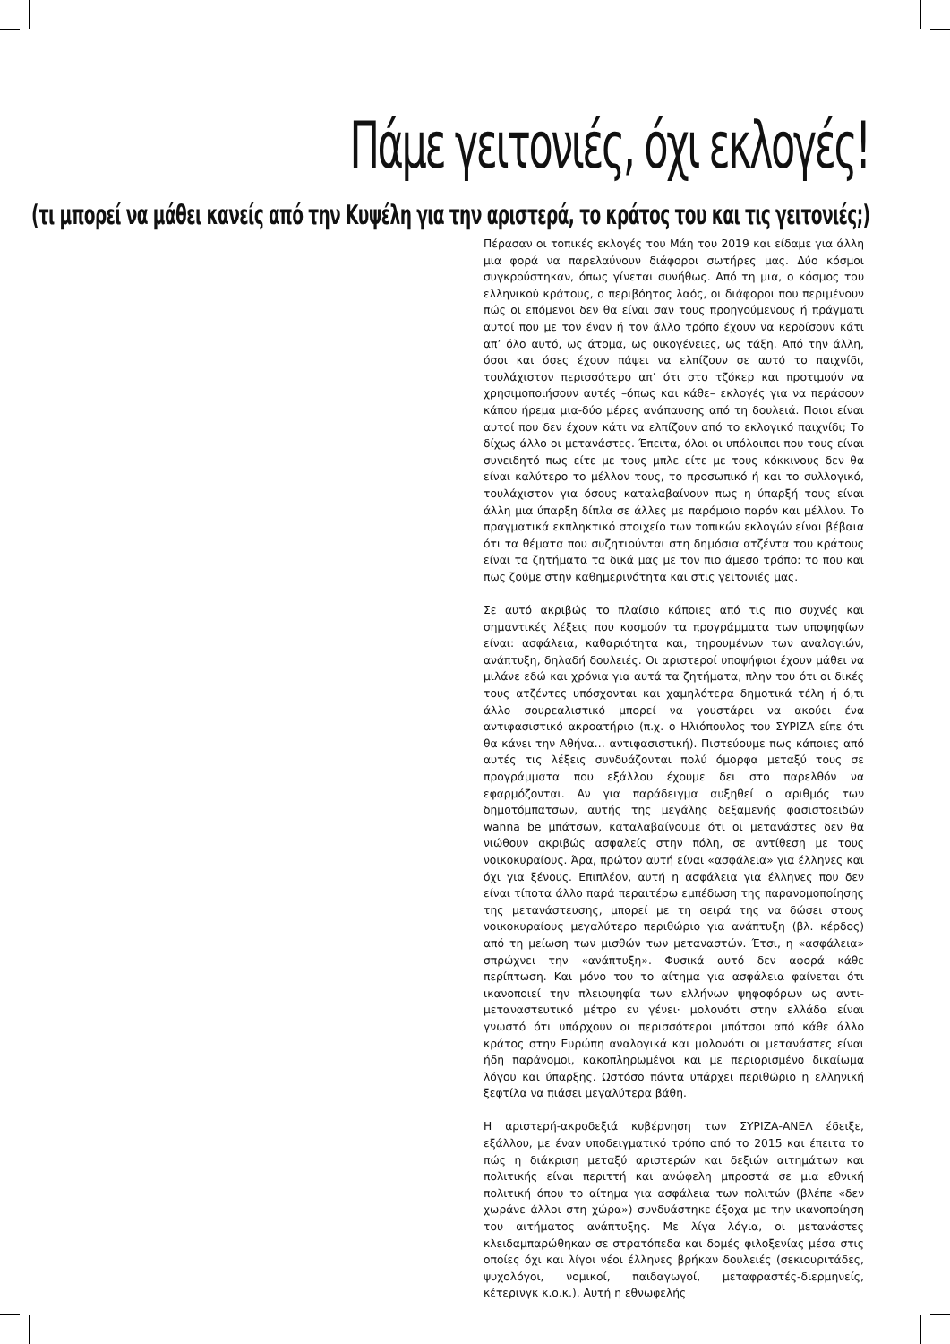Πάμε γειτονιές, όχι εκλογές!
(τι μπορεί να μάθει κανείς από την Κυψέλη για την αριστερά, το κράτος του και τις γειτονιές;)
Πέρασαν οι τοπικές εκλογές του Μάη του 2019 και είδαμε για άλλη μια φορά να παρελαύνουν διάφοροι σωτήρες μας. Δύο κόσμοι συγκρούστηκαν, όπως γίνεται συνήθως. Από τη μια, ο κόσμος του ελληνικού κράτους, ο περιβόητος λαός, οι διάφοροι που περιμένουν πώς οι επόμενοι δεν θα είναι σαν τους προηγούμενους ή πράγματι αυτοί που με τον έναν ή τον άλλο τρόπο έχουν να κερδίσουν κάτι απ’ όλο αυτό, ως άτομα, ως οικογένειες, ως τάξη. Από την άλλη, όσοι και όσες έχουν πάψει να ελπίζουν σε αυτό το παιχνίδι, τουλάχιστον περισσότερο απ’ ότι στο τζόκερ και προτιμούν να χρησιμοποιήσουν αυτές –όπως και κάθε– εκλογές για να περάσουν κάπου ήρεμα μια-δύο μέρες ανάπαυσης από τη δουλειά. Ποιοι είναι αυτοί που δεν έχουν κάτι να ελπίζουν από το εκλογικό παιχνίδι; Το δίχως άλλο οι μετανάστες. Έπειτα, όλοι οι υπόλοιποι που τους είναι συνειδητό πως είτε με τους μπλε είτε με τους κόκκινους δεν θα είναι καλύτερο το μέλλον τους, το προσωπικό ή και το συλλογικό, τουλάχιστον για όσους καταλαβαίνουν πως η ύπαρξή τους είναι άλλη μια ύπαρξη δίπλα σε άλλες με παρόμοιο παρόν και μέλλον. Το πραγματικά εκπληκτικό στοιχείο των τοπικών εκλογών είναι βέβαια ότι τα θέματα που συζητιούνται στη δημόσια ατζέντα του κράτους είναι τα ζητήματα τα δικά μας με τον πιο άμεσο τρόπο: το που και πως ζούμε στην καθημερινότητα και στις γειτονιές μας.
Σε αυτό ακριβώς το πλαίσιο κάποιες από τις πιο συχνές και σημαντικές λέξεις που κοσμούν τα προγράμματα των υποψηφίων είναι: ασφάλεια, καθαριότητα και, τηρουμένων των αναλογιών, ανάπτυξη, δηλαδή δουλειές. Οι αριστεροί υποψήφιοι έχουν μάθει να μιλάνε εδώ και χρόνια για αυτά τα ζητήματα, πλην του ότι οι δικές τους ατζέντες υπόσχονται και χαμηλότερα δημοτικά τέλη ή ό,τι άλλο σουρεαλιστικό μπορεί να γουστάρει να ακούει ένα αντιφασιστικό ακροατήριο (π.χ. ο Ηλιόπουλος του ΣΥΡΙΖΑ είπε ότι θα κάνει την Αθήνα… αντιφασιστική). Πιστεύουμε πως κάποιες από αυτές τις λέξεις συνδυάζονται πολύ όμορφα μεταξύ τους σε προγράμματα που εξάλλου έχουμε δει στο παρελθόν να εφαρμόζονται. Αν για παράδειγμα αυξηθεί ο αριθμός των δημοτόμπατσων, αυτής της μεγάλης δεξαμενής φασιστοειδών wanna be μπάτσων, καταλαβαίνουμε ότι οι μετανάστες δεν θα νιώθουν ακριβώς ασφαλείς στην πόλη, σε αντίθεση με τους νοικοκυραίους. Άρα, πρώτον αυτή είναι «ασφάλεια» για έλληνες και όχι για ξένους. Επιπλέον, αυτή η ασφάλεια για έλληνες που δεν είναι τίποτα άλλο παρά περαιτέρω εμπέδωση της παρανομοποίησης της μετανάστευσης, μπορεί με τη σειρά της να δώσει στους νοικοκυραίους μεγαλύτερο περιθώριο για ανάπτυξη (βλ. κέρδος) από τη μείωση των μισθών των μεταναστών. Έτσι, η «ασφάλεια» σπρώχνει την «ανάπτυξη». Φυσικά αυτό δεν αφορά κάθε περίπτωση. Και μόνο του το αίτημα για ασφάλεια φαίνεται ότι ικανοποιεί την πλειοψηφία των ελλήνων ψηφοφόρων ως αντι-μεταναστευτικό μέτρο εν γένει· μολονότι στην ελλάδα είναι γνωστό ότι υπάρχουν οι περισσότεροι μπάτσοι από κάθε άλλο κράτος στην Ευρώπη αναλογικά και μολονότι οι μετανάστες είναι ήδη παράνομοι, κακοπληρωμένοι και με περιορισμένο δικαίωμα λόγου και ύπαρξης. Ωστόσο πάντα υπάρχει περιθώριο η ελληνική ξεφτίλα να πιάσει μεγαλύτερα βάθη.
Η αριστερή-ακροδεξιά κυβέρνηση των ΣΥΡΙΖΑ-ΑΝΕΛ έδειξε, εξάλλου, με έναν υποδειγματικό τρόπο από το 2015 και έπειτα το πώς η διάκριση μεταξύ αριστερών και δεξιών αιτημάτων και πολιτικής είναι περιττή και ανώφελη μπροστά σε μια εθνική πολιτική όπου το αίτημα για ασφάλεια των πολιτών (βλέπε «δεν χωράνε άλλοι στη χώρα») συνδυάστηκε έξοχα με την ικανοποίηση του αιτήματος ανάπτυξης. Με λίγα λόγια, οι μετανάστες κλειδαμπαρώθηκαν σε στρατόπεδα και δομές φιλοξενίας μέσα στις οποίες όχι και λίγοι νέοι έλληνες βρήκαν δουλειές (σεκιουριτάδες, ψυχολόγοι, νομικοί, παιδαγωγοί, μεταφραστές-διερμηνείς, κέτερινγκ κ.ο.κ.). Αυτή η εθνωφελής